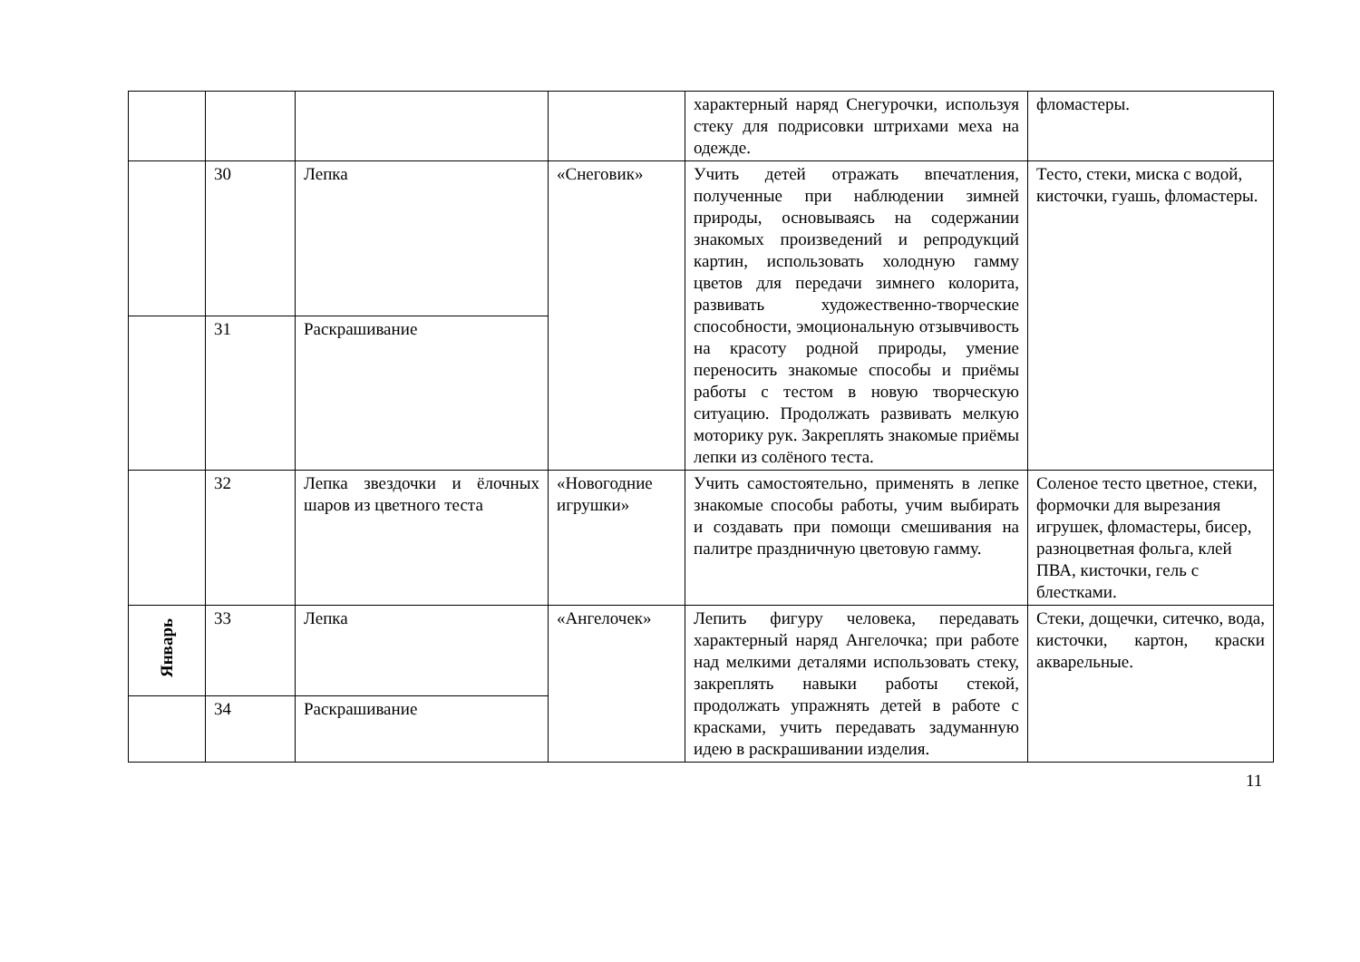| | | | | характерный наряд Снегурочки, используя стеку для подрисовки штрихами меха на одежде. | фломастеры. |
| | 30 | Лепка | «Снеговик» | Учить детей отражать впечатления, полученные при наблюдении зимней природы, основываясь на содержании знакомых произведений и репродукций картин, использовать холодную гамму цветов для передачи зимнего колорита, развивать художественно-творческие способности, эмоциональную отзывчивость на красоту родной природы, умение переносить знакомые способы и приёмы работы с тестом в новую творческую ситуацию. Продолжать развивать мелкую моторику рук. Закреплять знакомые приёмы лепки из солёного теста. | Тесто, стеки, миска с водой, кисточки, гуашь, фломастеры. |
| | 31 | Раскрашивание | | | |
| | 32 | Лепка звездочки и ёлочных шаров из цветного теста | «Новогодние игрушки» | Учить самостоятельно, применять в лепке знакомые способы работы, учим выбирать и создавать при помощи смешивания на палитре праздничную цветовую гамму. | Соленое тесто цветное, стеки, формочки для вырезания игрушек, фломастеры, бисер, разноцветная фольга, клей ПВА, кисточки, гель с блестками. |
| Январь | 33 | Лепка | «Ангелочек» | Лепить фигуру человека, передавать характерный наряд Ангелочка; при работе над мелкими деталями использовать стеку, закреплять навыки работы стекой, продолжать упражнять детей в работе с красками, учить передавать задуманную идею в раскрашивании изделия. | Стеки, дощечки, ситечко, вода, кисточки, картон, краски акварельные. |
| | 34 | Раскрашивание | | | |
11